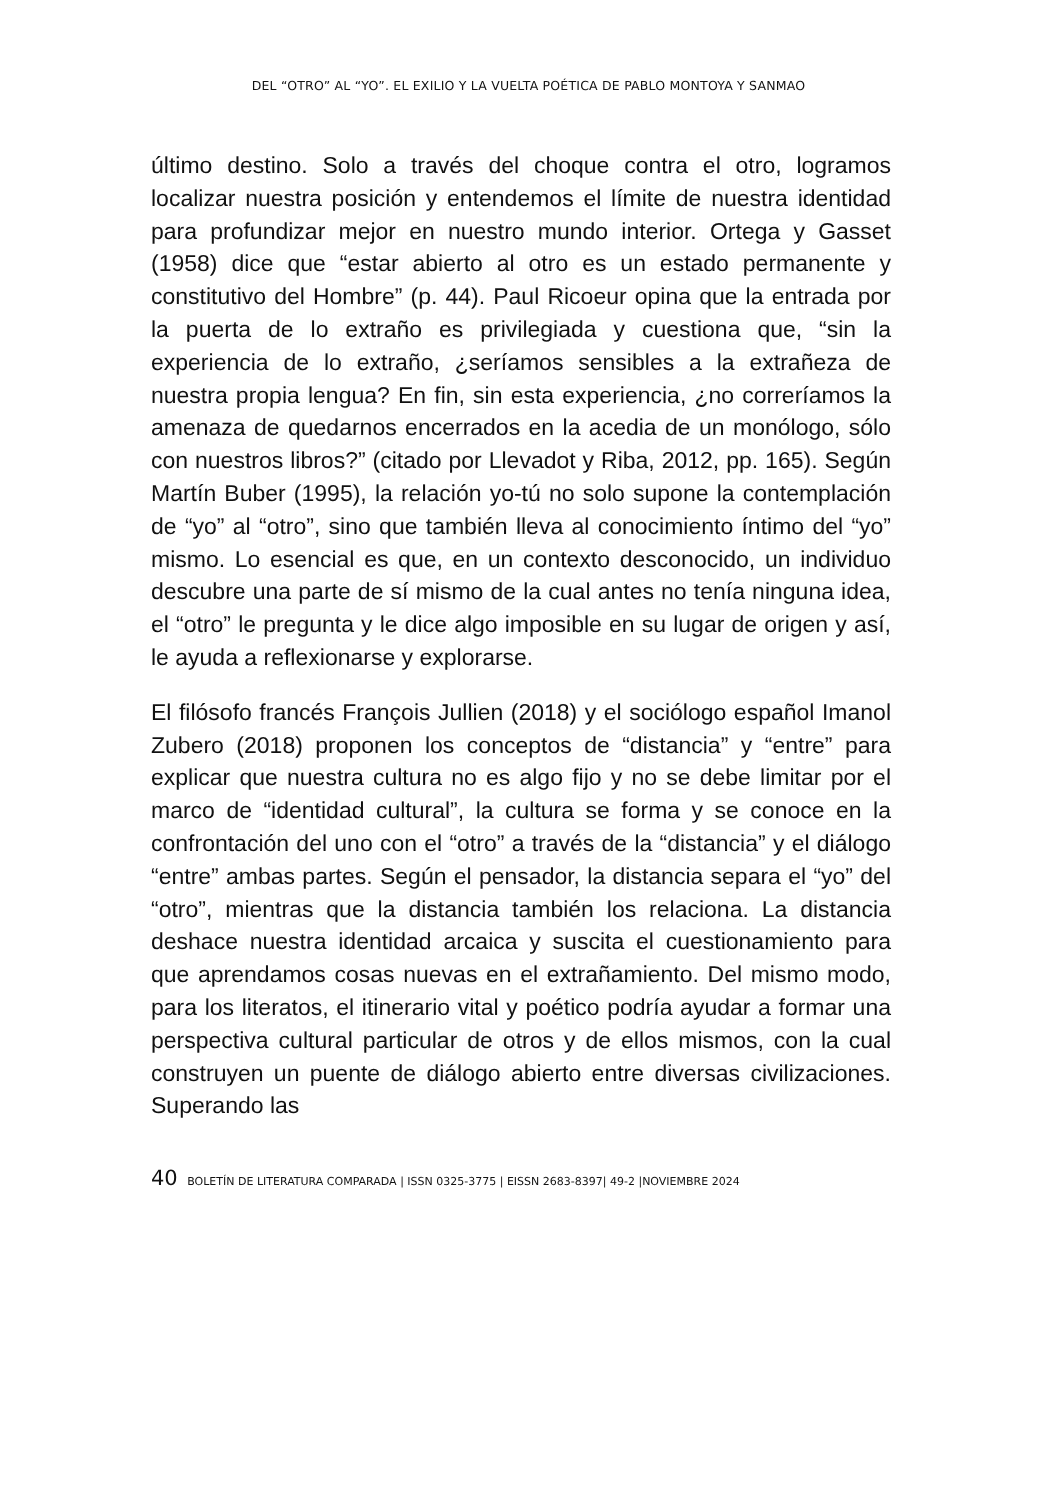DEL “OTRO” AL “YO”. EL EXILIO Y LA VUELTA POÉTICA DE PABLO MONTOYA Y SANMAO
último destino. Solo a través del choque contra el otro, logramos localizar nuestra posición y entendemos el límite de nuestra identidad para profundizar mejor en nuestro mundo interior. Ortega y Gasset (1958) dice que “estar abierto al otro es un estado permanente y constitutivo del Hombre” (p. 44). Paul Ricoeur opina que la entrada por la puerta de lo extraño es privilegiada y cuestiona que, “sin la experiencia de lo extraño, ¿seríamos sensibles a la extrañeza de nuestra propia lengua? En fin, sin esta experiencia, ¿no correríamos la amenaza de quedarnos encerrados en la acedia de un monólogo, sólo con nuestros libros?” (citado por Llevadot y Riba, 2012, pp. 165). Según Martín Buber (1995), la relación yo-tú no solo supone la contemplación de “yo” al “otro”, sino que también lleva al conocimiento íntimo del “yo” mismo. Lo esencial es que, en un contexto desconocido, un individuo descubre una parte de sí mismo de la cual antes no tenía ninguna idea, el “otro” le pregunta y le dice algo imposible en su lugar de origen y así, le ayuda a reflexionarse y explorarse.
El filósofo francés François Jullien (2018) y el sociólogo español Imanol Zubero (2018) proponen los conceptos de “distancia” y “entre” para explicar que nuestra cultura no es algo fijo y no se debe limitar por el marco de “identidad cultural”, la cultura se forma y se conoce en la confrontación del uno con el “otro” a través de la “distancia” y el diálogo “entre” ambas partes. Según el pensador, la distancia separa el “yo” del “otro”, mientras que la distancia también los relaciona. La distancia deshace nuestra identidad arcaica y suscita el cuestionamiento para que aprendamos cosas nuevas en el extrañamiento. Del mismo modo, para los literatos, el itinerario vital y poético podría ayudar a formar una perspectiva cultural particular de otros y de ellos mismos, con la cual construyen un puente de diálogo abierto entre diversas civilizaciones. Superando las
40 BOLETÍN DE LITERATURA COMPARADA | ISSN 0325-3775 | EISSN 2683-8397| 49-2 |NOVIEMBRE 2024